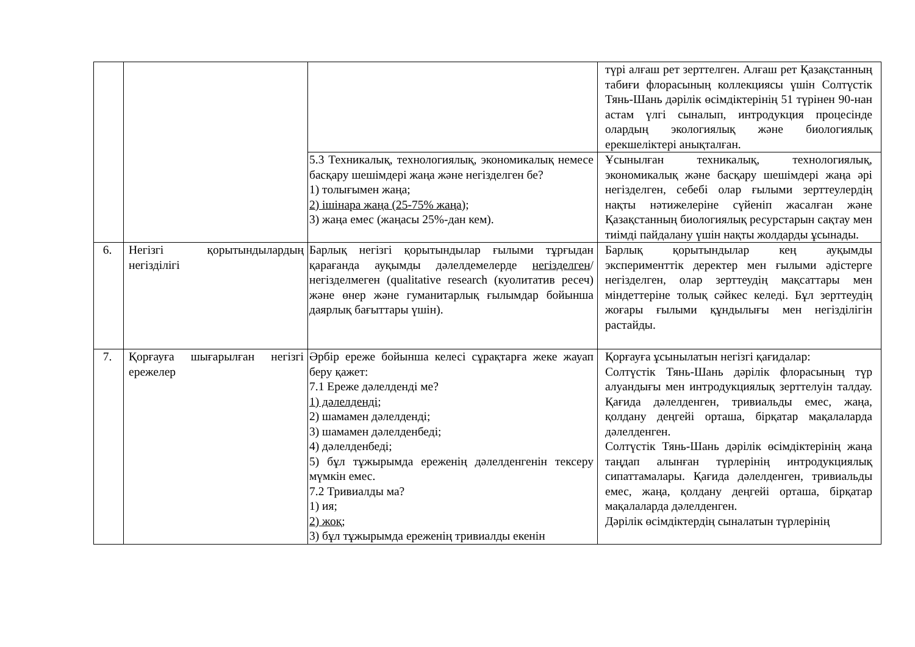| | | | түрі алғаш рет зерттелген. Алғаш рет Қазақстанның табиғи флорасының коллекциясы үшін Солтүстік Тянь-Шань дәрілік өсімдіктерінің 51 түрінен 90-нан астам үлгі сыналып, интродукция процесінде олардың экологиялық және биологиялық ерекшеліктері анықталған. |
| | | 5.3 Техникалық, технологиялық, экономикалық немесе басқару шешімдері жаңа және негізделген бе? 1) толығымен жаңа; 2) ішінара жаңа (25-75% жаңа); 3) жаңа емес (жаңасы 25%-дан кем). | Ұсынылған техникалық, технологиялық, экономикалық және басқару шешімдері жаңа әрі негізделген, себебі олар ғылыми зерттеулердің нақты нәтижелеріне сүйеніп жасалған және Қазақстанның биологиялық ресурстарын сақтау мен тиімді пайдалану үшін нақты жолдарды ұсынады. |
| 6. | Негізгі қорытындылардың негізділігі | Барлық негізгі қорытындылар ғылыми тұрғыдан қарағанда ауқымды дәлелдемелерде негізделген /негізделмеген (qualitative research (куолитатив ресеч) және өнер және гуманитарлық ғылымдар бойынша даярлық бағыттары үшін). | Барлық қорытындылар кең ауқымды эксперименттік деректер мен ғылыми әдістерге негізделген, олар зерттеудің мақсаттары мен міндеттеріне толық сәйкес келеді. Бұл зерттеудің жоғары ғылыми құндылығы мен негізділігін растайды. |
| 7. | Қорғауға шығарылған негізгі ережелер | Әрбір ереже бойынша келесі сұрақтарға жеке жауап беру қажет: 7.1 Ереже дәлелденді ме? 1) дәлелденді; 2) шамамен дәлелденді; 3) шамамен дәлелденбеді; 4) дәлелденбеді; 5) бұл тұжырымда ереженің дәлелденгенін тексеру мүмкін емес. 7.2 Тривиалды ма? 1) ия; 2) жоқ; 3) бұл тұжырымда ереженің тривиалды екенін | Қорғауға ұсынылатын негізгі қағидалар: Солтүстік Тянь-Шань дәрілік флорасының түр алуандығы мен интродукциялық зерттелуін талдау. Қағида дәлелденген, тривиальды емес, жаңа, қолдану деңгейі орташа, бірқатар мақалаларда дәлелденген. Солтүстік Тянь-Шань дәрілік өсімдіктерінің жаңа таңдап алынған түрлерінің интродукциялық сипаттамалары. Қағида дәлелденген, тривиальды емес, жаңа, қолдану деңгейі орташа, бірқатар мақалаларда дәлелденген. Дәрілік өсімдіктердің сыналатын түрлерінің |